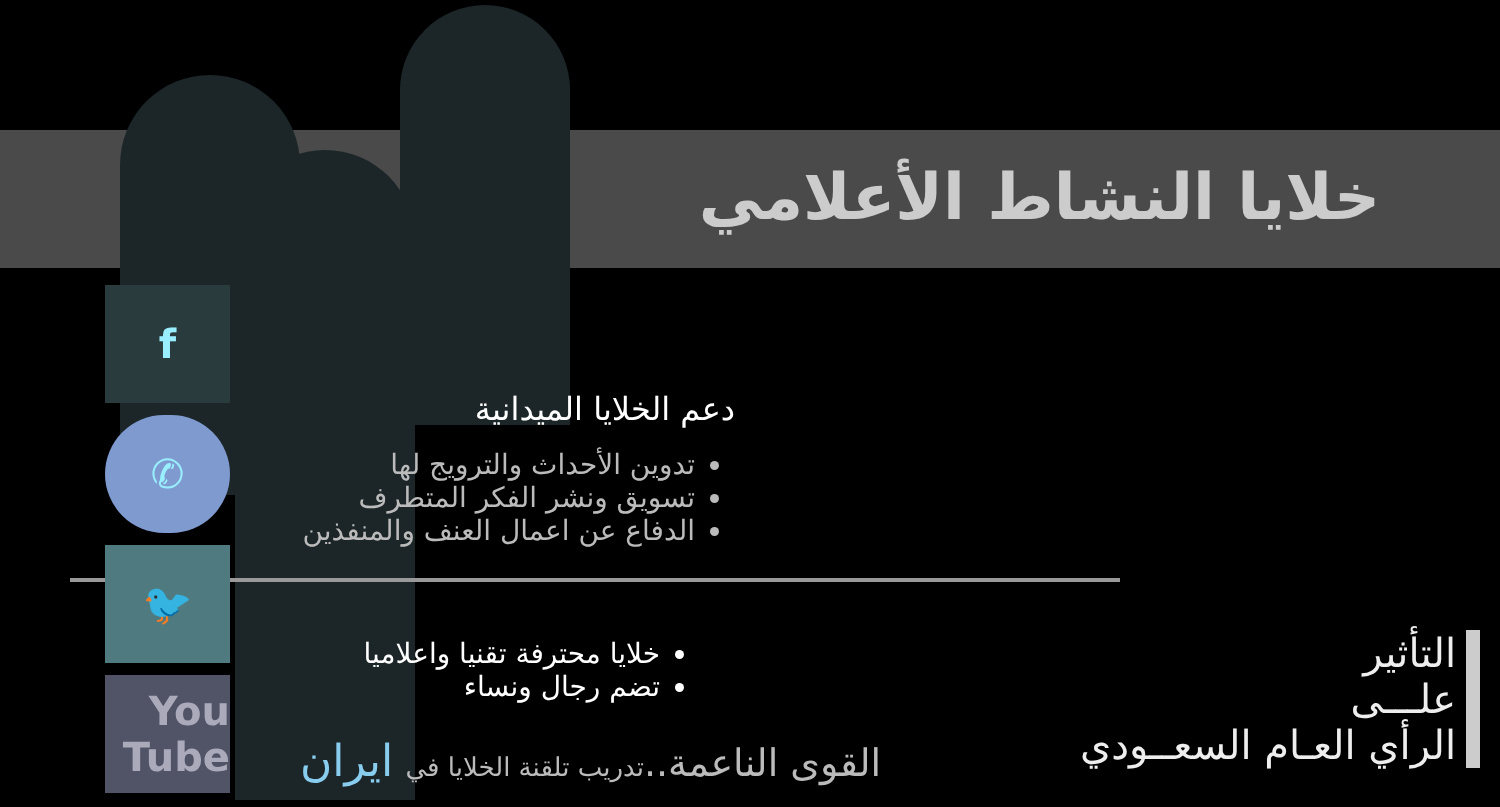f
✆
🐦
You Tube
خلايا النشاط الأعلامي
دعم الخلايا الميدانية
تدوين الأحداث والترويج لها
تسويق ونشر الفكر المتطرف
الدفاع عن اعمال العنف والمنفذين
خلايا محترفة تقنيا واعلاميا
تضم رجال ونساء
التأثير
علـــى
الرأي العـام السعــودي
القوى الناعمة..تدريب تلقنة الخلايا في ايران